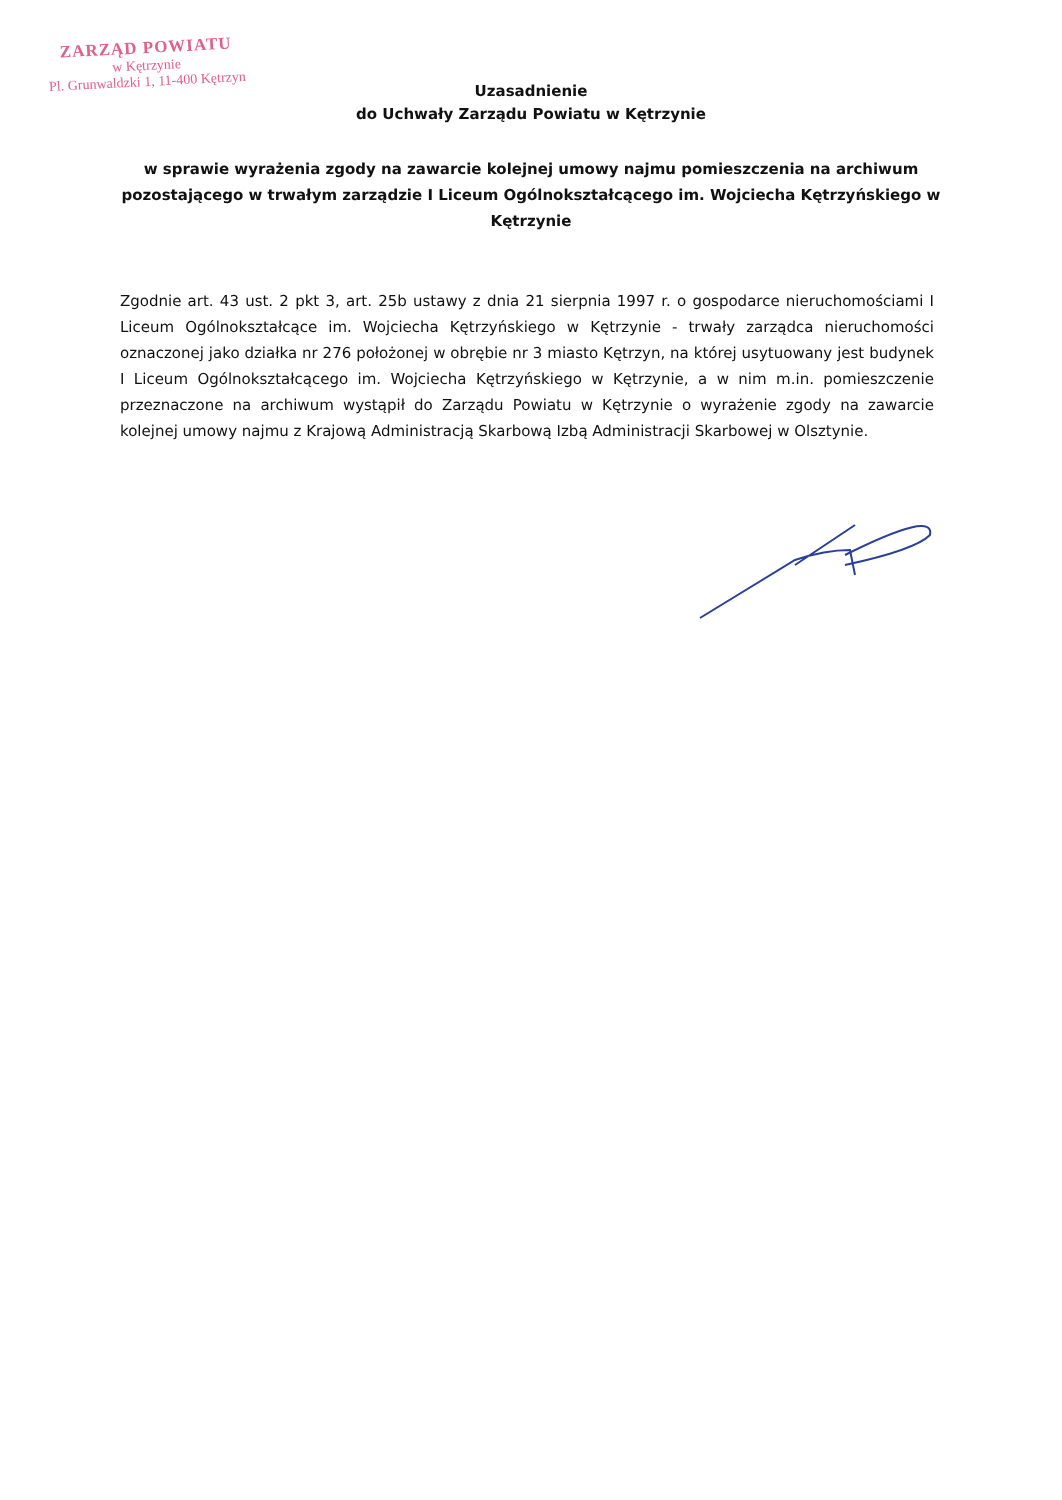ZARZĄD POWIATU
w Kętrzynie
Pl. Grunwaldzki 1, 11-400 Kętrzyn
Uzasadnienie
do Uchwały Zarządu Powiatu w Kętrzynie
w sprawie wyrażenia zgody na zawarcie kolejnej umowy najmu pomieszczenia na archiwum pozostającego w trwałym zarządzie I Liceum Ogólnokształcącego im. Wojciecha Kętrzyńskiego w Kętrzynie
Zgodnie art. 43 ust. 2 pkt 3, art. 25b ustawy z dnia 21 sierpnia 1997 r. o gospodarce nieruchomościami I Liceum Ogólnokształcące im. Wojciecha Kętrzyńskiego w Kętrzynie - trwały zarządca nieruchomości oznaczonej jako działka nr 276 położonej w obrębie nr 3 miasto Kętrzyn, na której usytuowany jest budynek I Liceum Ogólnokształcącego im. Wojciecha Kętrzyńskiego w Kętrzynie, a w nim m.in. pomieszczenie przeznaczone na archiwum wystąpił do Zarządu Powiatu w Kętrzynie o wyrażenie zgody na zawarcie kolejnej umowy najmu z Krajową Administracją Skarbową Izbą Administracji Skarbowej w Olsztynie.